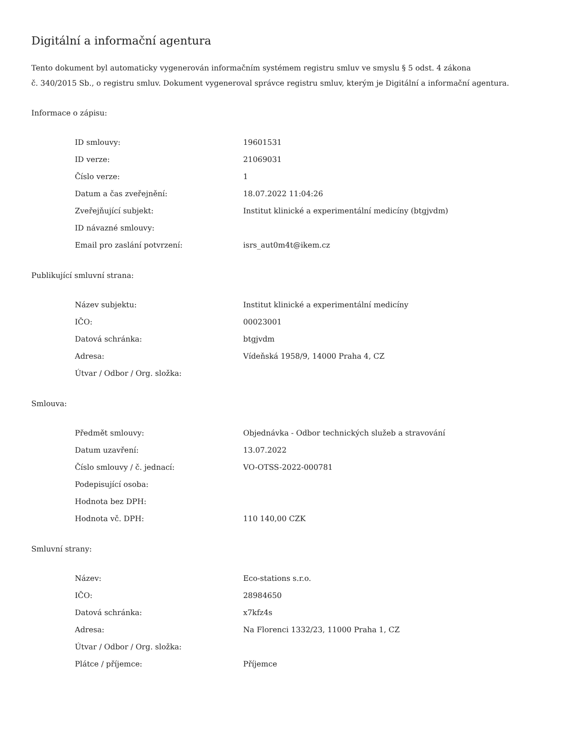Digitální a informační agentura
Tento dokument byl automaticky vygenerován informačním systémem registru smluv ve smyslu § 5 odst. 4 zákona
č. 340/2015 Sb., o registru smluv. Dokument vygeneroval správce registru smluv, kterým je Digitální a informační agentura.
Informace o zápisu:
| ID smlouvy: | 19601531 |
| ID verze: | 21069031 |
| Číslo verze: | 1 |
| Datum a čas zveřejnění: | 18.07.2022 11:04:26 |
| Zveřejňující subjekt: | Institut klinické a experimentální medicíny (btgjvdm) |
| ID návazné smlouvy: | |
| Email pro zaslání potvrzení: | isrs_aut0m4t@ikem.cz |
Publikující smluvní strana:
| Název subjektu: | Institut klinické a experimentální medicíny |
| IČO: | 00023001 |
| Datová schránka: | btgjvdm |
| Adresa: | Vídeňská 1958/9, 14000 Praha 4, CZ |
| Útvar / Odbor / Org. složka: | |
Smlouva:
| Předmět smlouvy: | Objednávka - Odbor technických služeb a stravování |
| Datum uzavření: | 13.07.2022 |
| Číslo smlouvy / č. jednací: | VO-OTSS-2022-000781 |
| Podepisující osoba: | |
| Hodnota bez DPH: | |
| Hodnota vč. DPH: | 110 140,00 CZK |
Smluvní strany:
| Název: | Eco-stations s.r.o. |
| IČO: | 28984650 |
| Datová schránka: | x7kfz4s |
| Adresa: | Na Florenci 1332/23, 11000 Praha 1, CZ |
| Útvar / Odbor / Org. složka: | |
| Plátce / příjemce: | Příjemce |